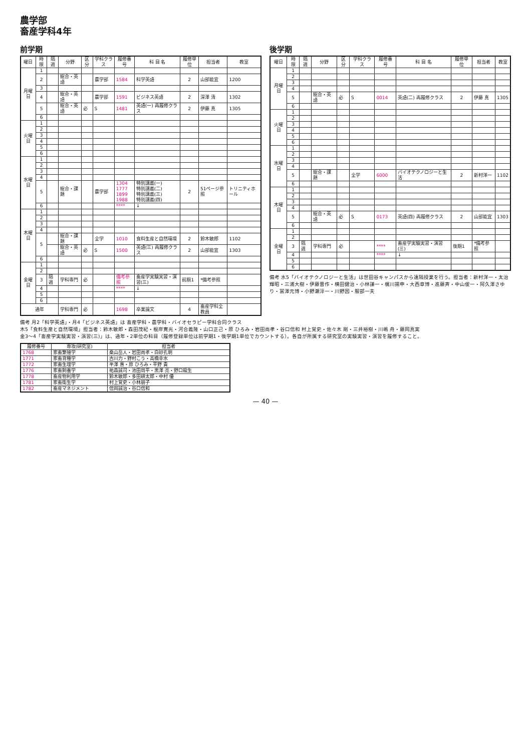農学部
畜産学科4年
前学期
| 曜日 | 時限 | 隔週 | 分野 | 区分 | 学科クラス | 履修番号 | 科 目 名 | 履修単位 | 担当者 | 教室 |
| --- | --- | --- | --- | --- | --- | --- | --- | --- | --- | --- |
| 月曜日 | 1 | | | | | | | | | |
| | 2 | | 総合・英語 | | 農学部 | 1584 | 科学英語 | 2 | 山部能宜 | 1200 |
| | 3 | | | | | | | | | |
| | 4 | | 総合・英語 | | 農学部 | 1591 | ビジネス英語 | 2 | 深澤 清 | 1302 |
| | 5 | | 総合・英語 | 必 | S | 1481 | 英語(一) 再履修クラス | 2 | 伊藤 真 | 1305 |
| | 6 | | | | | | | | | |
| 火曜日 | 1 | | | | | | | | | |
| | 2 | | | | | | | | | |
| | 3 | | | | | | | | | |
| | 4 | | | | | | | | | |
| | 5 | | | | | | | | | |
| | 6 | | | | | | | | | |
| 水曜日 | 1 | | | | | | | | | |
| | 2 | | | | | | | | | |
| | 3 | | | | | | | | | |
| | 4 | | | | | | | | | |
| | 5 | | 総合・課題 | | 農学部 | 1304 1777 1899 1988 | 特別講義(一) 特別講義(二) 特別講義(三) 特別講義(四) | 2 | 51ページ参照 | トリニティホール |
| | 6 | | | | | **** | ↓ | | | |
| 木曜日 | 1 | | | | | | | | | |
| | 2 | | | | | | | | | |
| | 3 | | | | | | | | | |
| | 4 | | | | | | | | | |
| | 5 | | 総合・課題 | | 全学 | 1010 | 食料生産と自然環境 | 2 | 鈴木敏郎 | 1102 |
| | | | 総合・英語 | 必 | S | 1500 | 英語(三) 再履修クラス | 2 | 山部能宜 | 1303 |
| | 6 | | | | | | | | | |
| 金曜日 | 1 | | | | | | | | | |
| | 2 | | | | | | | | | |
| | 3 | 隔週 | 学科専門 | 必 | | 備考参照 | 畜産学実験実習・演習(三) | 前期1 | *備考参照 | |
| | 4 | | | | | **** | ↓ | | | |
| | 5 | | | | | | | | | |
| | 6 | | | | | | | | | |
| 通年 | | | 学科専門 | 必 | | 1698 | 卒業論文 | 4 | 畜産学科全教員 | |
後学期
| 曜日 | 時限 | 隔週 | 分野 | 区分 | 学科クラス | 履修番号 | 科 目 名 | 履修単位 | 担当者 | 教室 |
| --- | --- | --- | --- | --- | --- | --- | --- | --- | --- | --- |
| 月曜日 | 1 | | | | | | | | | |
| | 2 | | | | | | | | | |
| | 3 | | | | | | | | | |
| | 4 | | | | | | | | | |
| | 5 | | 総合・英語 | 必 | S | 0014 | 英語(二) 再履修クラス | 2 | 伊藤 真 | 1305 |
| | 6 | | | | | | | | | |
| 火曜日 | 1 | | | | | | | | | |
| | 2 | | | | | | | | | |
| | 3 | | | | | | | | | |
| | 4 | | | | | | | | | |
| | 5 | | | | | | | | | |
| | 6 | | | | | | | | | |
| 水曜日 | 1 | | | | | | | | | |
| | 2 | | | | | | | | | |
| | 3 | | | | | | | | | |
| | 4 | | | | | | | | | |
| | 5 | | 総合・課題 | | 全学 | 6000 | バイオテクノロジーと生活 | 2 | 新村洋一 | 1102 |
| | 6 | | | | | | | | | |
| 木曜日 | 1 | | | | | | | | | |
| | 2 | | | | | | | | | |
| | 3 | | | | | | | | | |
| | 4 | | | | | | | | | |
| | 5 | | 総合・英語 | 必 | S | 0173 | 英語(四) 再履修クラス | 2 | 山部能宜 | 1303 |
| | 6 | | | | | | | | | |
| 金曜日 | 1 | | | | | | | | | |
| | 2 | | | | | | | | | |
| | 3 | 隔週 | 学科専門 | 必 | | **** | 畜産学実験実習・演習(三) | 後期1 | *備考参照 | |
| | 4 | | | | | **** | ↓ | | | |
| | 5 | | | | | | | | | |
| | 6 | | | | | | | | | |
備考 水5「バイオテクノロジーと生活」は世田谷キャンパスから遠隔授業を行う。担当者：新村洋一・太治輝昭・三浦大樹・伊藤晋作・横田健治・小林謙一・梶川揚申・大西章博・進藤斉・中山俊一・阿久澤さゆり・冨澤元博・小野瀬淳一・川野因・服部一夫
備考 月2「科学英語」・月4「ビジネス英語」は 畜産学科・農学科・バイオセラピー学科合同クラス
木5「食料生産と自然環境」担当者：鈴木敏郎・森田茂紀・根岸寛光・河合義隆・山口正己・原 ひろみ・岩田尚孝・谷口信和 村上覚史・佐々木 剛・三井裕樹・川嶋 舟・藤岡真実
金3〜4「畜産学実験実習・演習(三)」は、通年・2単位の科目（履修登録単位は前学期1・後学期1単位でカウントする）。各自が所属する研究室の実験実習・演習を履修すること。
| 履修番号 | 専攻(研究室) | 担当者 |
| --- | --- | --- |
| 1768 | 家畜繁殖学 | 桑山岳人・岩田尚孝・白砂孔明 |
| 1771 | 家畜育種学 | 古川力・野村こう・高橋幸水 |
| 1772 | 家畜生理学 | 半澤 惠・原 ひろみ・平野 貴 |
| 1776 | 家畜飼養学 | 祐森誠司・池田周平・黒澤 亮・野口龍生 |
| 1778 | 畜産物利用学 | 鈴木敏郎・多田耕太郎・中村 優 |
| 1781 | 家畜衛生学 | 村上覚史・小林朋子 |
| 1782 | 畜産マネジメント | 信岡誠治・谷口信和 |
— 40 —